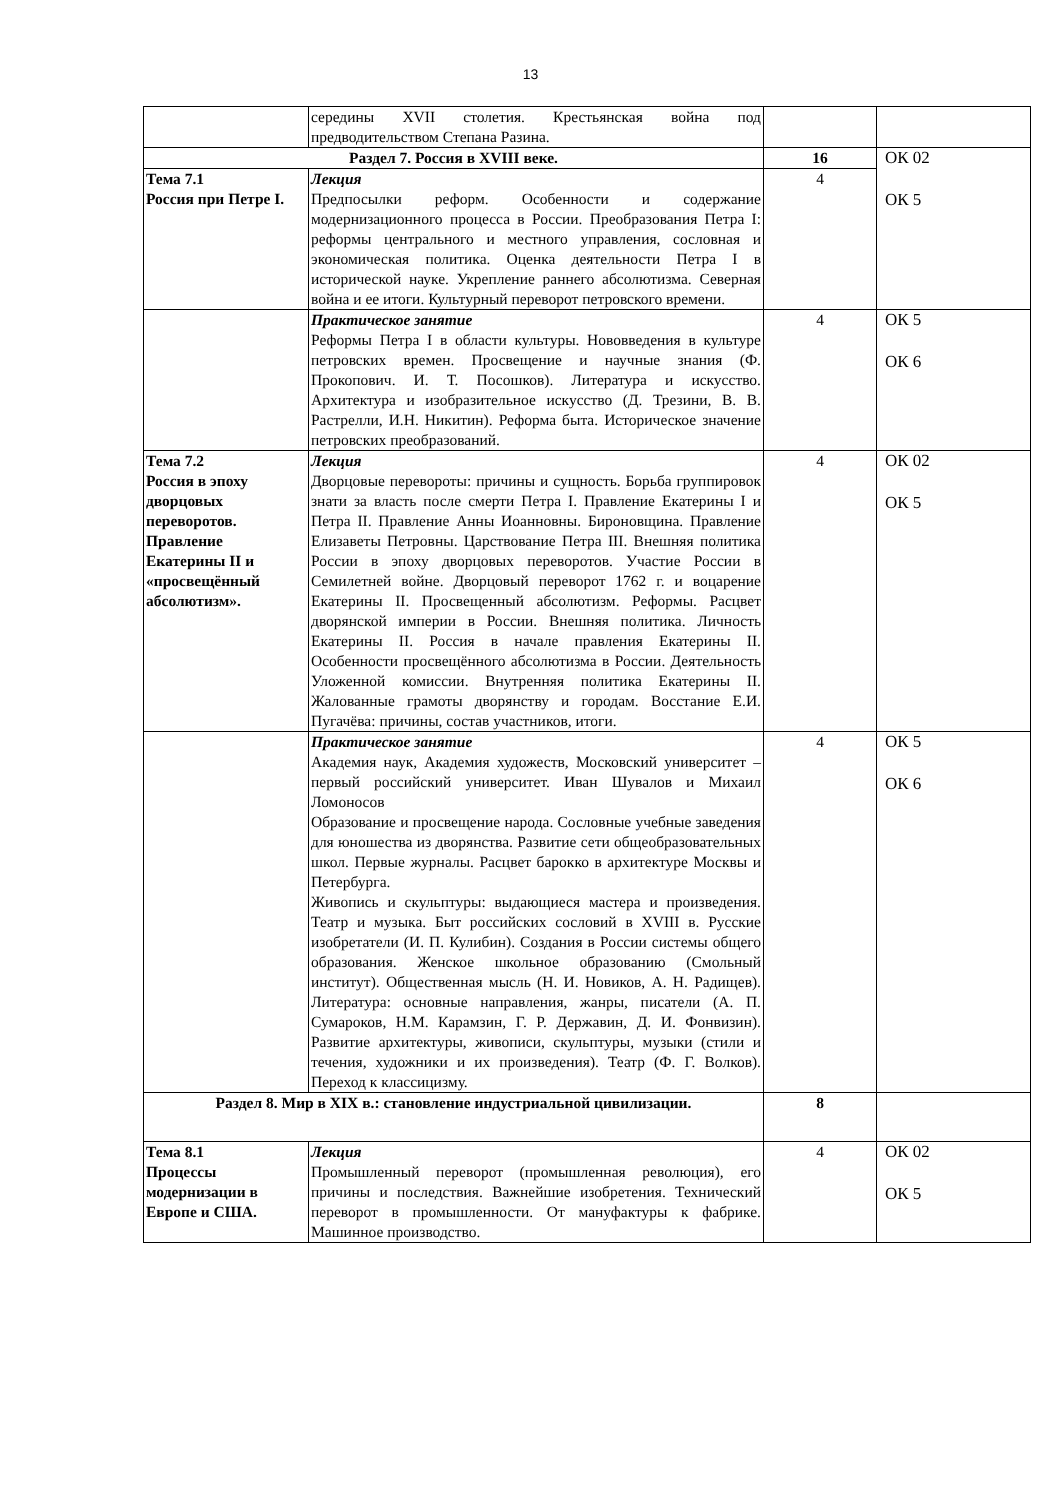13
| | середины XVII столетия. Крестьянская война под предводительством Степана Разина. | | |
| Раздел 7. Россия в XVIII веке. | | 16 | ОК 02 ОК 5 |
| Тема 7.1 Россия при Петре I. | Лекция Предпосылки реформ. Особенности и содержание модернизационного процесса в России. Преобразования Петра I: реформы центрального и местного управления, сословная и экономическая политика. Оценка деятельности Петра I в исторической науке. Укрепление раннего абсолютизма. Северная война и ее итоги. Культурный переворот петровского времени. | 4 | |
| | Практическое занятие Реформы Петра I в области культуры. Нововведения в культуре петровских времен. Просвещение и научные знания (Ф. Прокопович. И. Т. Посошков). Литература и искусство. Архитектура и изобразительное искусство (Д. Трезини, В. В. Растрелли, И.Н. Никитин). Реформа быта. Историческое значение петровских преобразований. | 4 | ОК 5 ОК 6 |
| Тема 7.2 Россия в эпоху дворцовых переворотов. Правление Екатерины II и «просвещённый абсолютизм». | Лекция Дворцовые перевороты: причины и сущность. Борьба группировок знати за власть после смерти Петра I. Правление Екатерины I и Петра II. Правление Анны Иоанновны. Бироновщина. Правление Елизаветы Петровны. Царствование Петра III. Внешняя политика России в эпоху дворцовых переворотов. Участие России в Семилетней войне. Дворцовый переворот 1762 г. и воцарение Екатерины II. Просвещенный абсолютизм. Реформы. Расцвет дворянской империи в России. Внешняя политика. Личность Екатерины II. Россия в начале правления Екатерины II. Особенности просвещённого абсолютизма в России. Деятельность Уложенной комиссии. Внутренняя политика Екатерины II. Жалованные грамоты дворянству и городам. Восстание Е.И. Пугачёва: причины, состав участников, итоги. | 4 | ОК 02 ОК 5 |
| | Практическое занятие Академия наук, Академия художеств, Московский университет – первый российский университет. Иван Шувалов и Михаил Ломоносов Образование и просвещение народа. Сословные учебные заведения для юношества из дворянства. Развитие сети общеобразовательных школ. Первые журналы. Расцвет барокко в архитектуре Москвы и Петербурга. Живопись и скульптуры: выдающиеся мастера и произведения. Театр и музыка. Быт российских сословий в XVIII в. Русские изобретатели (И. П. Кулибин). Создания в России системы общего образования. Женское школьное образованию (Смольный институт). Общественная мысль (Н. И. Новиков, А. Н. Радищев). Литература: основные направления, жанры, писатели (А. П. Сумароков, Н.М. Карамзин, Г. Р. Державин, Д. И. Фонвизин). Развитие архитектуры, живописи, скульптуры, музыки (стили и течения, художники и их произведения). Театр (Ф. Г. Волков). Переход к классицизму. | 4 | ОК 5 ОК 6 |
| Раздел 8. Мир в XIX в.: становление индустриальной цивилизации. | | 8 | |
| Тема 8.1 Процессы модернизации в Европе и США. | Лекция Промышленный переворот (промышленная революция), его причины и последствия. Важнейшие изобретения. Технический переворот в промышленности. От мануфактуры к фабрике. Машинное производство. | 4 | ОК 02 ОК 5 |